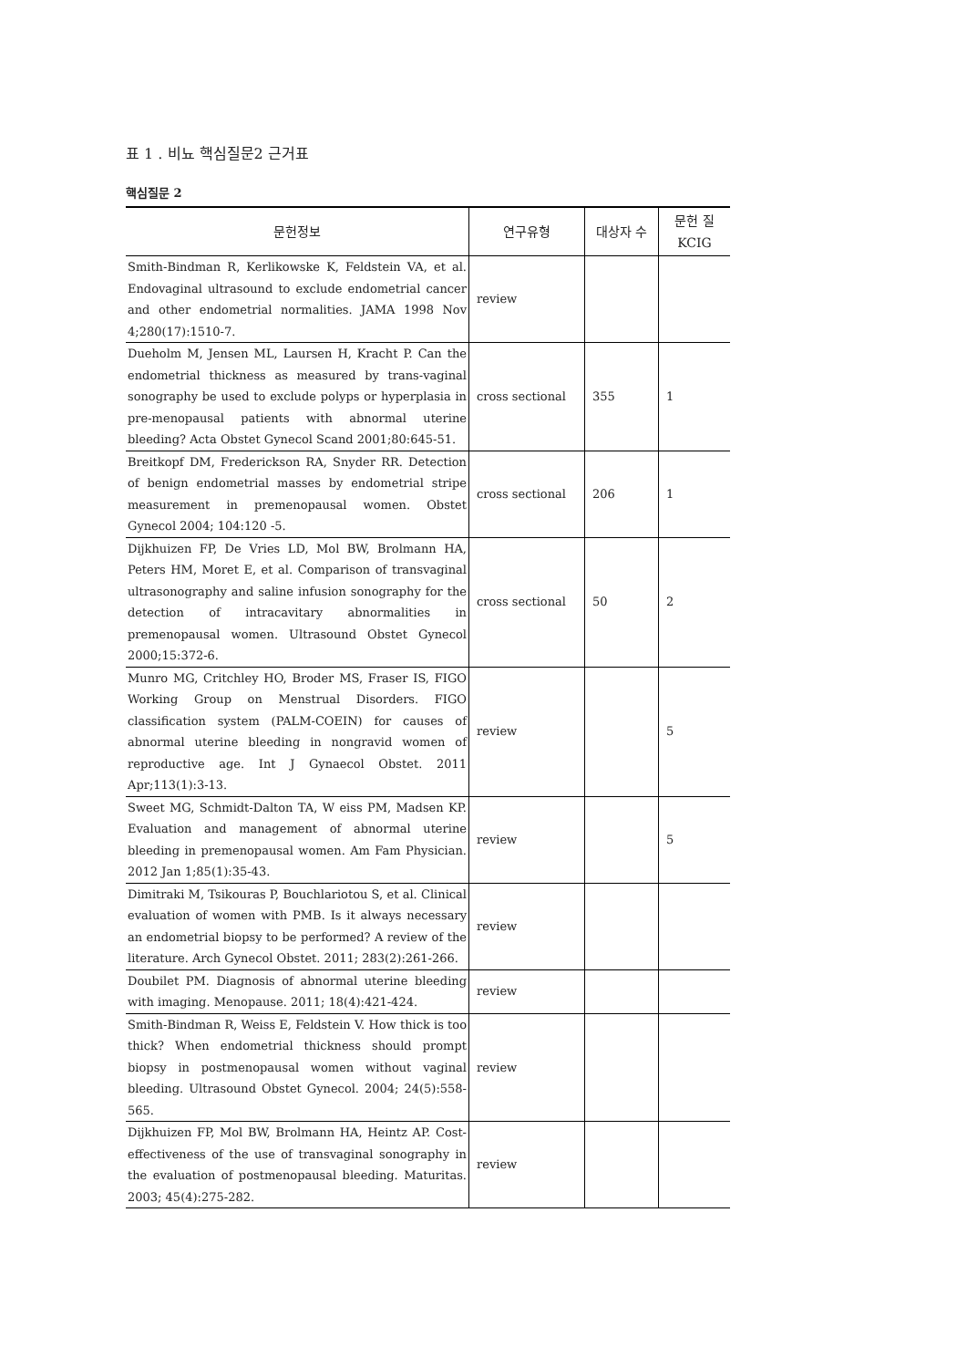표 1 . 비뇨 핵심질문2 근거표
핵심질문 2
| 문헌정보 | 연구유형 | 대상자 수 | 문헌 질 KCIG |
| --- | --- | --- | --- |
| Smith-Bindman R, Kerlikowske K, Feldstein VA, et al. Endovaginal ultrasound to exclude endometrial cancer and other endometrial normalities. JAMA 1998 Nov 4;280(17):1510-7. | review | | |
| Dueholm M, Jensen ML, Laursen H, Kracht P. Can the endometrial thickness as measured by trans-vaginal sonography be used to exclude polyps or hyperplasia in pre-menopausal patients with abnormal uterine bleeding? Acta Obstet Gynecol Scand 2001;80:645-51. | cross sectional | 355 | 1 |
| Breitkopf DM, Frederickson RA, Snyder RR. Detection of benign endometrial masses by endometrial stripe measurement in premenopausal women. Obstet Gynecol 2004; 104:120 -5. | cross sectional | 206 | 1 |
| Dijkhuizen FP, De Vries LD, Mol BW, Brolmann HA, Peters HM, Moret E, et al. Comparison of transvaginal ultrasonography and saline infusion sonography for the detection of intracavitary abnormalities in premenopausal women. Ultrasound Obstet Gynecol 2000;15:372-6. | cross sectional | 50 | 2 |
| Munro MG, Critchley HO, Broder MS, Fraser IS, FIGO Working Group on Menstrual Disorders. FIGO classification system (PALM-COEIN) for causes of abnormal uterine bleeding in nongravid women of reproductive age. Int J Gynaecol Obstet. 2011 Apr;113(1):3-13. | review | | 5 |
| Sweet MG, Schmidt-Dalton TA, W eiss PM, Madsen KP. Evaluation and management of abnormal uterine bleeding in premenopausal women. Am Fam Physician. 2012 Jan 1;85(1):35-43. | review | | 5 |
| Dimitraki M, Tsikouras P, Bouchlariotou S, et al. Clinical evaluation of women with PMB. Is it always necessary an endometrial biopsy to be performed? A review of the literature. Arch Gynecol Obstet. 2011; 283(2):261-266. | review | | |
| Doubilet PM. Diagnosis of abnormal uterine bleeding with imaging. Menopause. 2011; 18(4):421-424. | review | | |
| Smith-Bindman R, Weiss E, Feldstein V. How thick is too thick? When endometrial thickness should prompt biopsy in postmenopausal women without vaginal bleeding. Ultrasound Obstet Gynecol. 2004; 24(5):558-565. | review | | |
| Dijkhuizen FP, Mol BW, Brolmann HA, Heintz AP. Cost-effectiveness of the use of transvaginal sonography in the evaluation of postmenopausal bleeding. Maturitas. 2003; 45(4):275-282. | review | | |